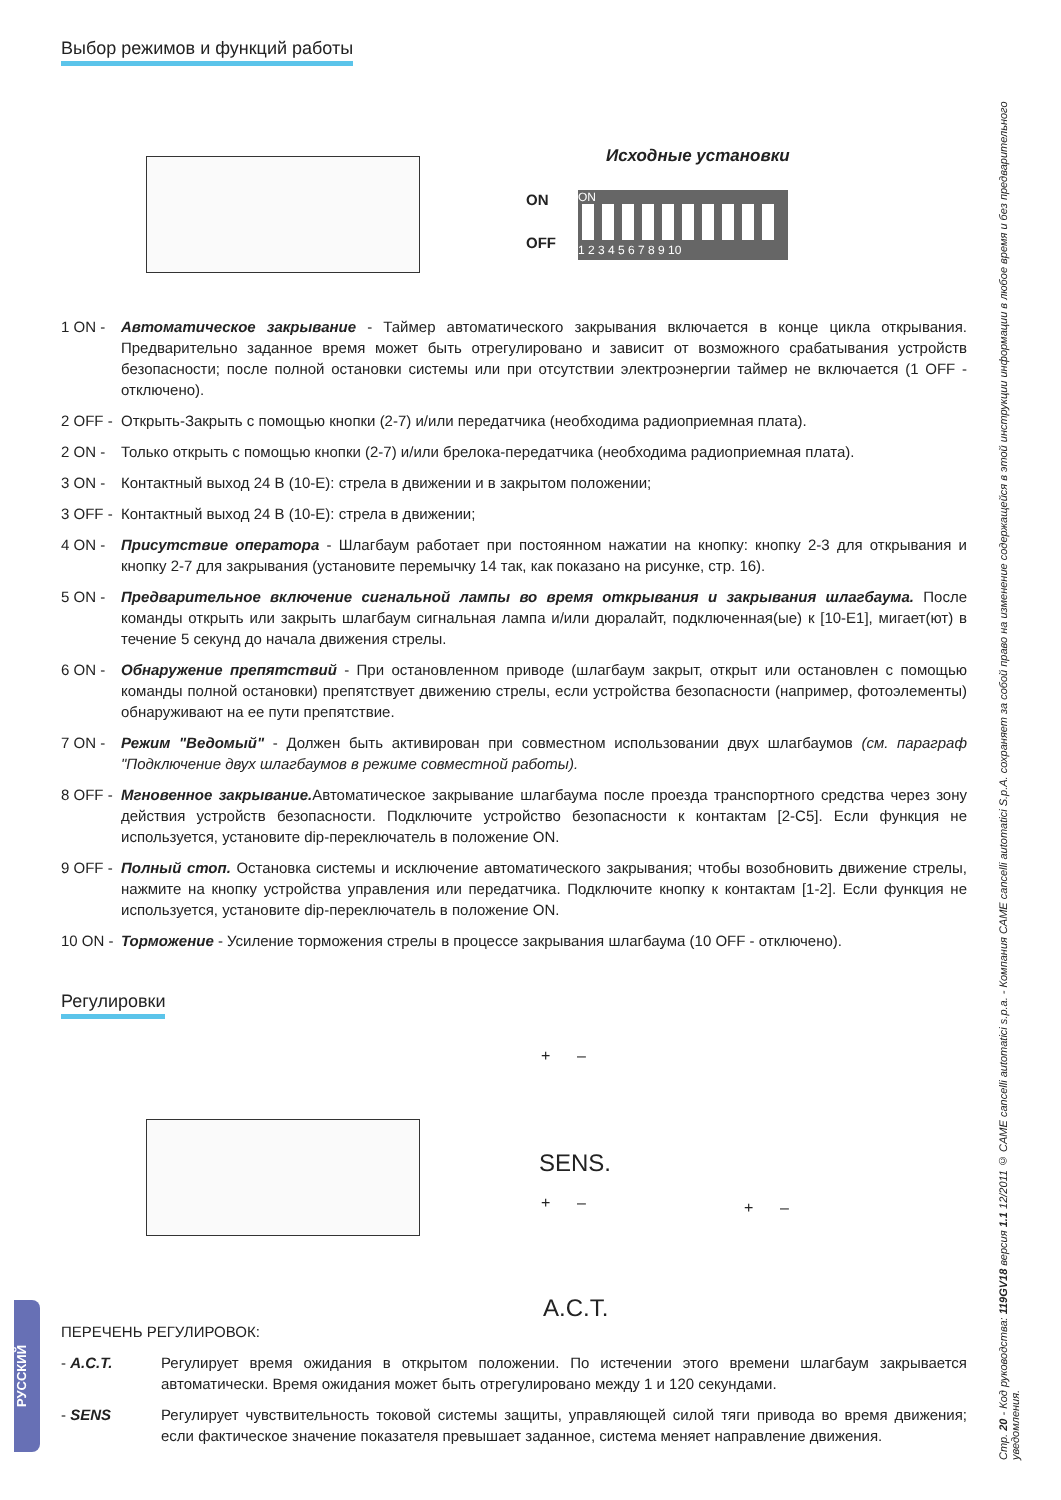Выбор режимов и функций работы
Исходные установки
ON
OFF
ON
1 2 3 4 5 6 7 8 9 10
1 ON - Автоматическое закрывание - Таймер автоматического закрывания включается в конце цикла открывания. Предварительно заданное время может быть отрегулировано и зависит от возможного срабатывания устройств безопасности; после полной остановки системы или при отсутствии электроэнергии таймер не включается (1 OFF - отключено).
2 OFF - Открыть-Закрыть с помощью кнопки (2-7) и/или передатчика (необходима радиоприемная плата).
2 ON - Только открыть с помощью кнопки (2-7) и/или брелока-передатчика (необходима радиоприемная плата).
3 ON - Контактный выход 24 В (10-Е): стрела в движении и в закрытом положении;
3 OFF - Контактный выход 24 В (10-Е): стрела в движении;
4 ON - Присутствие оператора - Шлагбаум работает при постоянном нажатии на кнопку: кнопку 2-3 для открывания и кнопку 2-7 для закрывания (установите перемычку 14 так, как показано на рисунке, стр. 16).
5 ON - Предварительное включение сигнальной лампы во время открывания и закрывания шлагбаума. После команды открыть или закрыть шлагбаум сигнальная лампа и/или дюралайт, подключенная(ые) к [10-E1], мигает(ют) в течение 5 секунд до начала движения стрелы.
6 ON - Обнаружение препятствий - При остановленном приводе (шлагбаум закрыт, открыт или остановлен с помощью команды полной остановки) препятствует движению стрелы, если устройства безопасности (например, фотоэлементы) обнаруживают на ее пути препятствие.
7 ON - Режим "Ведомый" - Должен быть активирован при совместном использовании двух шлагбаумов (см. параграф "Подключение двух шлагбаумов в режиме совместной работы).
8 OFF - Мгновенное закрывание. Автоматическое закрывание шлагбаума после проезда транспортного средства через зону действия устройств безопасности. Подключите устройство безопасности к контактам [2-C5]. Если функция не используется, установите dip-переключатель в положение ON.
9 OFF - Полный стоп. Остановка системы и исключение автоматического закрывания; чтобы возобновить движение стрелы, нажмите на кнопку устройства управления или передатчика. Подключите кнопку к контактам [1-2]. Если функция не используется, установите dip-переключатель в положение ON.
10 ON - Торможение - Усиление торможения стрелы в процессе закрывания шлагбаума (10 OFF - отключено).
Регулировки
+ –
SENS.
+ –
A.C.T.
+ –
ПЕРЕЧЕНЬ РЕГУЛИРОВОК:
- A.C.T. Регулирует время ожидания в открытом положении. По истечении этого времени шлагбаум закрывается автоматически. Время ожидания может быть отрегулировано между 1 и 120 секундами.
- SENS Регулирует чувствительность токовой системы защиты, управляющей силой тяги привода во время движения; если фактическое значение показателя превышает заданное, система меняет направление движения.
Стр. 20 - Код руководства: 119GV18 версия 1.1 12/2011 © CAME cancelli automatici s.p.a. - Компания CAME cancelli automatici S.p.A. сохраняет за собой право на изменение содержащейся в этой инструкции информации в любое время и без предварительного уведомления.
РУССКИЙ